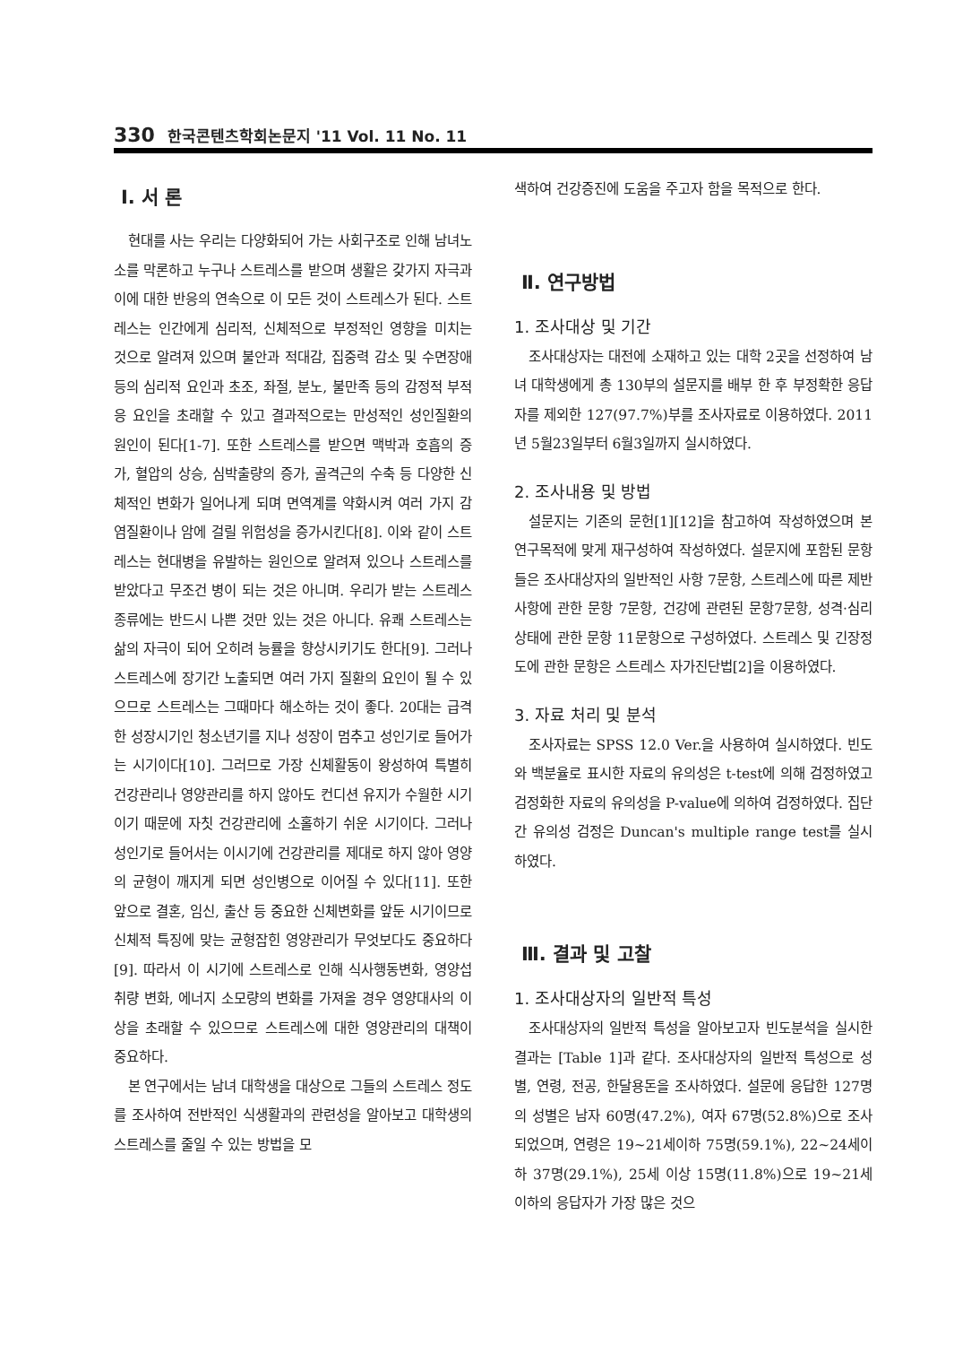330 한국콘텐츠학회논문지 '11 Vol. 11 No. 11
Ⅰ. 서 론
현대를 사는 우리는 다양화되어 가는 사회구조로 인해 남녀노소를 막론하고 누구나 스트레스를 받으며 생활은 갖가지 자극과 이에 대한 반응의 연속으로 이 모든 것이 스트레스가 된다. 스트레스는 인간에게 심리적, 신체적으로 부정적인 영향을 미치는 것으로 알려져 있으며 불안과 적대감, 집중력 감소 및 수면장애 등의 심리적 요인과 초조, 좌절, 분노, 불만족 등의 감정적 부적응 요인을 초래할 수 있고 결과적으로는 만성적인 성인질환의 원인이 된다[1-7]. 또한 스트레스를 받으면 맥박과 호흡의 증가, 혈압의 상승, 심박출량의 증가, 골격근의 수축 등 다양한 신체적인 변화가 일어나게 되며 면역계를 약화시켜 여러 가지 감염질환이나 암에 걸릴 위험성을 증가시킨다[8]. 이와 같이 스트레스는 현대병을 유발하는 원인으로 알려져 있으나 스트레스를 받았다고 무조건 병이 되는 것은 아니며. 우리가 받는 스트레스 종류에는 반드시 나쁜 것만 있는 것은 아니다. 유쾌 스트레스는 삶의 자극이 되어 오히려 능률을 향상시키기도 한다[9]. 그러나 스트레스에 장기간 노출되면 여러 가지 질환의 요인이 될 수 있으므로 스트레스는 그때마다 해소하는 것이 좋다. 20대는 급격한 성장시기인 청소년기를 지나 성장이 멈추고 성인기로 들어가는 시기이다[10]. 그러므로 가장 신체활동이 왕성하여 특별히 건강관리나 영양관리를 하지 않아도 컨디션 유지가 수월한 시기이기 때문에 자칫 건강관리에 소홀하기 쉬운 시기이다. 그러나 성인기로 들어서는 이시기에 건강관리를 제대로 하지 않아 영양의 균형이 깨지게 되면 성인병으로 이어질 수 있다[11]. 또한 앞으로 결혼, 임신, 출산 등 중요한 신체변화를 앞둔 시기이므로 신체적 특징에 맞는 균형잡힌 영양관리가 무엇보다도 중요하다[9]. 따라서 이 시기에 스트레스로 인해 식사행동변화, 영양섭취량 변화, 에너지 소모량의 변화를 가져올 경우 영양대사의 이상을 초래할 수 있으므로 스트레스에 대한 영양관리의 대책이 중요하다.
본 연구에서는 남녀 대학생을 대상으로 그들의 스트레스 정도를 조사하여 전반적인 식생활과의 관련성을 알아보고 대학생의 스트레스를 줄일 수 있는 방법을 모
색하여 건강증진에 도움을 주고자 함을 목적으로 한다.
Ⅱ. 연구방법
1. 조사대상 및 기간
조사대상자는 대전에 소재하고 있는 대학 2곳을 선정하여 남녀 대학생에게 총 130부의 설문지를 배부 한 후 부정확한 응답자를 제외한 127(97.7%)부를 조사자료로 이용하였다. 2011년 5월23일부터 6월3일까지 실시하였다.
2. 조사내용 및 방법
설문지는 기존의 문헌[1][12]을 참고하여 작성하였으며 본 연구목적에 맞게 재구성하여 작성하였다. 설문지에 포함된 문항들은 조사대상자의 일반적인 사항 7문항, 스트레스에 따른 제반사항에 관한 문항 7문항, 건강에 관련된 문항7문항, 성격·심리상태에 관한 문항 11문항으로 구성하였다. 스트레스 및 긴장정도에 관한 문항은 스트레스 자가진단법[2]을 이용하였다.
3. 자료 처리 및 분석
조사자료는 SPSS 12.0 Ver.을 사용하여 실시하였다. 빈도와 백분율로 표시한 자료의 유의성은 t-test에 의해 검정하였고 검정화한 자료의 유의성을 P-value에 의하여 검정하였다. 집단간 유의성 검정은 Duncan's multiple range test를 실시하였다.
Ⅲ. 결과 및 고찰
1. 조사대상자의 일반적 특성
조사대상자의 일반적 특성을 알아보고자 빈도분석을 실시한 결과는 [Table 1]과 같다. 조사대상자의 일반적 특성으로 성별, 연령, 전공, 한달용돈을 조사하였다. 설문에 응답한 127명의 성별은 남자 60명(47.2%), 여자 67명(52.8%)으로 조사되었으며, 연령은 19~21세이하 75명(59.1%), 22~24세이하 37명(29.1%), 25세 이상 15명(11.8%)으로 19~21세 이하의 응답자가 가장 많은 것으